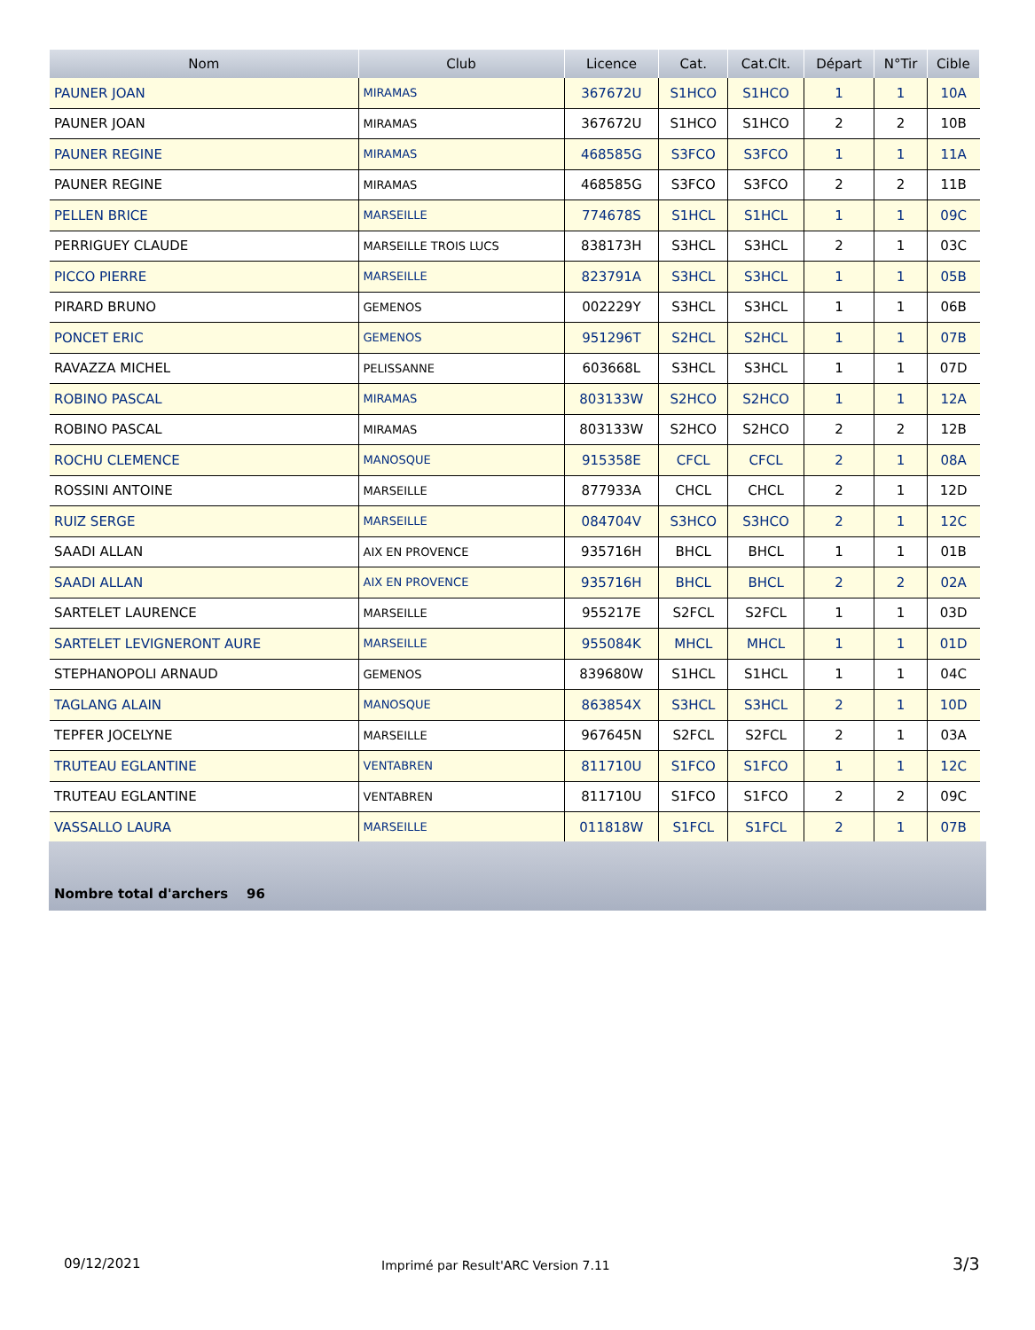| Nom | Club | Licence | Cat. | Cat.Clt. | Départ | N°Tir | Cible |
| --- | --- | --- | --- | --- | --- | --- | --- |
| PAUNER JOAN | MIRAMAS | 367672U | S1HCO | S1HCO | 1 | 1 | 10A |
| PAUNER JOAN | MIRAMAS | 367672U | S1HCO | S1HCO | 2 | 2 | 10B |
| PAUNER REGINE | MIRAMAS | 468585G | S3FCO | S3FCO | 1 | 1 | 11A |
| PAUNER REGINE | MIRAMAS | 468585G | S3FCO | S3FCO | 2 | 2 | 11B |
| PELLEN BRICE | MARSEILLE | 774678S | S1HCL | S1HCL | 1 | 1 | 09C |
| PERRIGUEY CLAUDE | MARSEILLE TROIS LUCS | 838173H | S3HCL | S3HCL | 2 | 1 | 03C |
| PICCO PIERRE | MARSEILLE | 823791A | S3HCL | S3HCL | 1 | 1 | 05B |
| PIRARD BRUNO | GEMENOS | 002229Y | S3HCL | S3HCL | 1 | 1 | 06B |
| PONCET ERIC | GEMENOS | 951296T | S2HCL | S2HCL | 1 | 1 | 07B |
| RAVAZZA MICHEL | PELISSANNE | 603668L | S3HCL | S3HCL | 1 | 1 | 07D |
| ROBINO PASCAL | MIRAMAS | 803133W | S2HCO | S2HCO | 1 | 1 | 12A |
| ROBINO PASCAL | MIRAMAS | 803133W | S2HCO | S2HCO | 2 | 2 | 12B |
| ROCHU CLEMENCE | MANOSQUE | 915358E | CFCL | CFCL | 2 | 1 | 08A |
| ROSSINI ANTOINE | MARSEILLE | 877933A | CHCL | CHCL | 2 | 1 | 12D |
| RUIZ SERGE | MARSEILLE | 084704V | S3HCO | S3HCO | 2 | 1 | 12C |
| SAADI ALLAN | AIX EN PROVENCE | 935716H | BHCL | BHCL | 1 | 1 | 01B |
| SAADI ALLAN | AIX EN PROVENCE | 935716H | BHCL | BHCL | 2 | 2 | 02A |
| SARTELET LAURENCE | MARSEILLE | 955217E | S2FCL | S2FCL | 1 | 1 | 03D |
| SARTELET LEVIGNERONT AURE | MARSEILLE | 955084K | MHCL | MHCL | 1 | 1 | 01D |
| STEPHANOPOLI ARNAUD | GEMENOS | 839680W | S1HCL | S1HCL | 1 | 1 | 04C |
| TAGLANG ALAIN | MANOSQUE | 863854X | S3HCL | S3HCL | 2 | 1 | 10D |
| TEPFER JOCELYNE | MARSEILLE | 967645N | S2FCL | S2FCL | 2 | 1 | 03A |
| TRUTEAU EGLANTINE | VENTABREN | 811710U | S1FCO | S1FCO | 1 | 1 | 12C |
| TRUTEAU EGLANTINE | VENTABREN | 811710U | S1FCO | S1FCO | 2 | 2 | 09C |
| VASSALLO LAURA | MARSEILLE | 011818W | S1FCL | S1FCL | 2 | 1 | 07B |
Nombre total d'archers 96
09/12/2021
Imprimé par Result'ARC Version 7.11
3/3